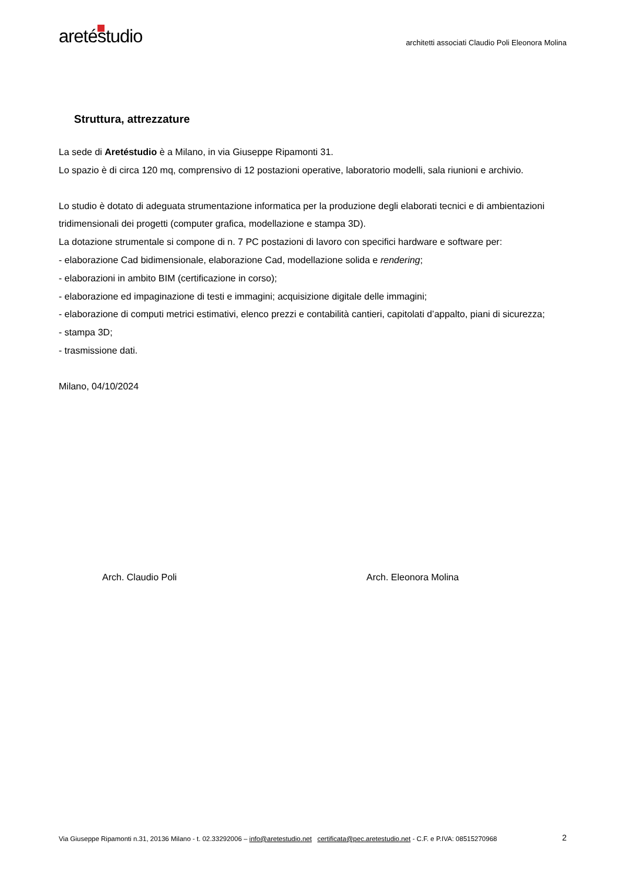aretéstudio
architetti associati Claudio Poli Eleonora Molina
Struttura, attrezzature
La sede di Aretéstudio è a Milano, in via Giuseppe Ripamonti 31.
Lo spazio è di circa 120 mq, comprensivo di 12 postazioni operative, laboratorio modelli, sala riunioni e archivio.
Lo studio è dotato di adeguata strumentazione informatica per la produzione degli elaborati tecnici e di ambientazioni tridimensionali dei progetti (computer grafica, modellazione e stampa 3D).
La dotazione strumentale si compone di n. 7 PC postazioni di lavoro con specifici hardware e software per:
- elaborazione Cad bidimensionale, elaborazione Cad, modellazione solida e rendering;
- elaborazioni in ambito BIM (certificazione in corso);
- elaborazione ed impaginazione di testi e immagini; acquisizione digitale delle immagini;
- elaborazione di computi metrici estimativi, elenco prezzi e contabilità cantieri, capitolati d’appalto, piani di sicurezza;
- stampa 3D;
- trasmissione dati.
Milano, 04/10/2024
Arch. Claudio Poli Arch. Eleonora Molina
Via Giuseppe Ripamonti n.31, 20136 Milano - t. 02.33292006 – info@aretestudio.net certificata@pec.aretestudio.net - C.F. e P.IVA: 08515270968 2